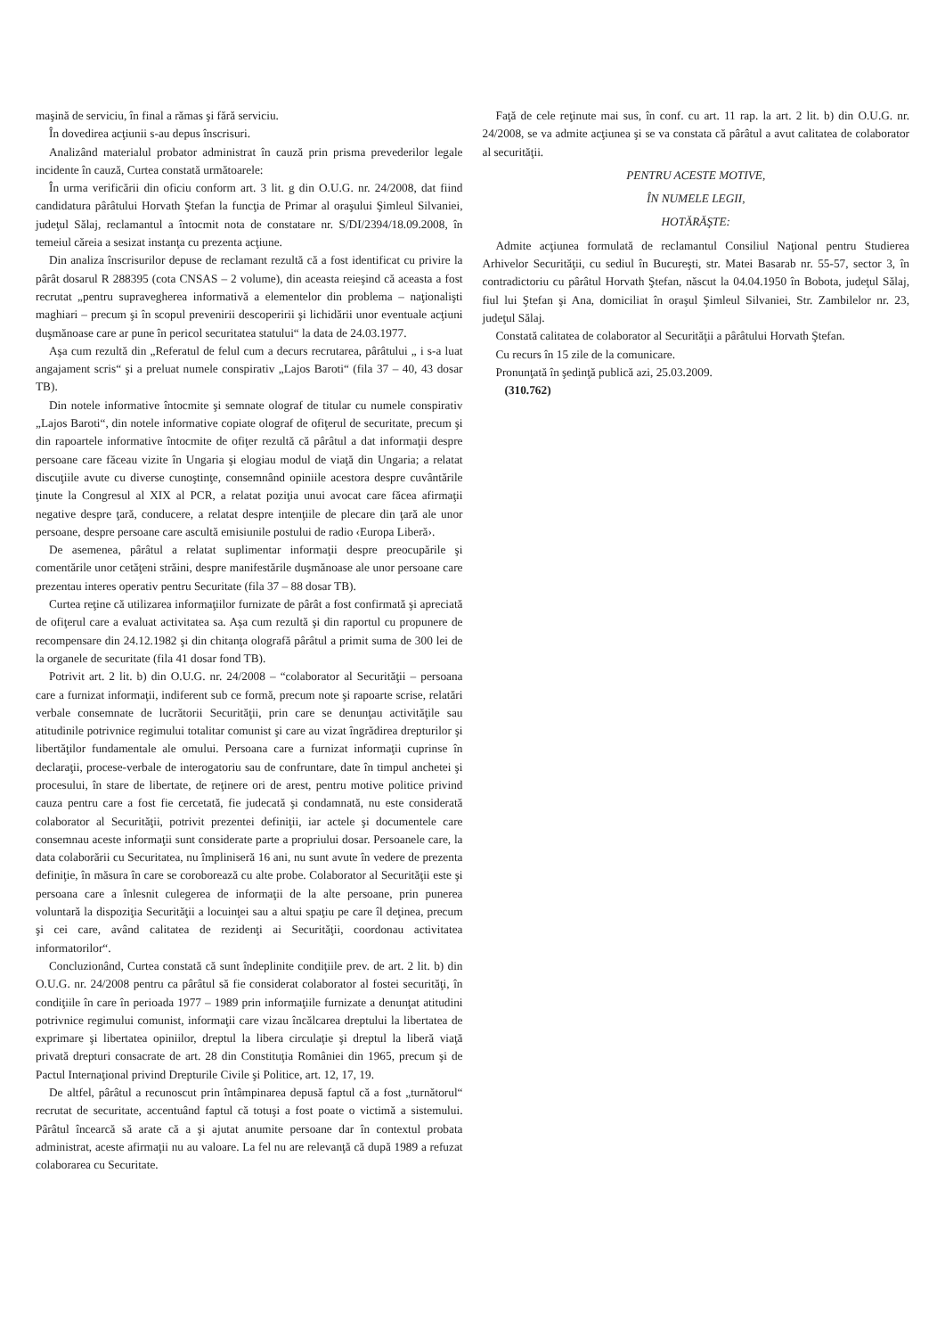maşină de serviciu, în final a rămas şi fără serviciu.
În dovedirea acţiunii s-au depus înscrisuri.
Analizând materialul probator administrat în cauză prin prisma prevederilor legale incidente în cauză, Curtea constată următoarele:
În urma verificării din oficiu conform art. 3 lit. g din O.U.G. nr. 24/2008, dat fiind candidatura pârâtului Horvath Ştefan la funcţia de Primar al oraşului Şimleul Silvaniei, judeţul Sălaj, reclamantul a întocmit nota de constatare nr. S/DI/2394/18.09.2008, în temeiul căreia a sesizat instanţa cu prezenta acţiune.
Din analiza înscrisurilor depuse de reclamant rezultă că a fost identificat cu privire la pârât dosarul R 288395 (cota CNSAS – 2 volume), din aceasta reieşind că aceasta a fost recrutat „pentru supravegherea informativă a elementelor din problema – naţionalişti maghiari – precum şi în scopul prevenirii descoperirii şi lichidării unor eventuale acţiuni duşmănoase care ar pune în pericol securitatea statului“ la data de 24.03.1977.
Aşa cum rezultă din „Referatul de felul cum a decurs recrutarea, pârâtului „ i s-a luat angajament scris“ şi a preluat numele conspirativ „Lajos Baroti“ (fila 37 – 40, 43 dosar TB).
Din notele informative întocmite şi semnate olograf de titular cu numele conspirativ „Lajos Baroti“, din notele informative copiate olograf de ofiţerul de securitate, precum şi din rapoartele informative întocmite de ofiţer rezultă că pârâtul a dat informaţii despre persoane care făceau vizite în Ungaria şi elogiau modul de viaţă din Ungaria; a relatat discuţiile avute cu diverse cunoştinţe, consemnând opiniile acestora despre cuvântările ţinute la Congresul al XIX al PCR, a relatat poziţia unui avocat care făcea afirmaţii negative despre ţară, conducere, a relatat despre intenţiile de plecare din ţară ale unor persoane, despre persoane care ascultă emisiunile postului de radio ‹Europa Liberă›.
De asemenea, pârâtul a relatat suplimentar informaţii despre preocupările şi comentările unor cetăţeni străini, despre manifestările duşmănoase ale unor persoane care prezentau interes operativ pentru Securitate (fila 37 – 88 dosar TB).
Curtea reţine că utilizarea informaţiilor furnizate de pârât a fost confirmată şi apreciată de ofiţerul care a evaluat activitatea sa. Aşa cum rezultă şi din raportul cu propunere de recompensare din 24.12.1982 şi din chitanţa olografă pârâtul a primit suma de 300 lei de la organele de securitate (fila 41 dosar fond TB).
Potrivit art. 2 lit. b) din O.U.G. nr. 24/2008 – “colaborator al Securităţii – persoana care a furnizat informaţii, indiferent sub ce formă, precum note şi rapoarte scrise, relatări verbale consemnate de lucrătorii Securităţii, prin care se denunţau activităţile sau atitudinile potrivnice regimului totalitar comunist şi care au vizat îngrădirea drepturilor şi libertăţilor fundamentale ale omului. Persoana care a furnizat informaţii cuprinse în declaraţii, procese-verbale de interogatoriu sau de confruntare, date în timpul anchetei şi procesului, în stare de libertate, de reţinere ori de arest, pentru motive politice privind cauza pentru care a fost fie cercetată, fie judecată şi condamnată, nu este considerată colaborator al Securităţii, potrivit prezentei definiţii, iar actele şi documentele care consemnau aceste informaţii sunt considerate parte a propriului dosar. Persoanele care, la data colaborării cu Securitatea, nu împliniseră 16 ani, nu sunt avute în vedere de prezenta definiţie, în măsura în care se coroborează cu alte probe. Colaborator al Securităţii este şi persoana care a înlesnit culegerea de informaţii de la alte persoane, prin punerea voluntară la dispoziţia Securităţii a locuinţei sau a altui spaţiu pe care îl deţinea, precum şi cei care, având calitatea de rezidenţi ai Securităţii, coordonau activitatea informatorilor“.
Concluzionând, Curtea constată că sunt îndeplinite condiţiile prev. de art. 2 lit. b) din O.U.G. nr. 24/2008 pentru ca pârâtul să fie considerat colaborator al fostei securităţi, în condiţiile în care în perioada 1977 – 1989 prin informaţiile furnizate a denunţat atitudini potrivnice regimului comunist, informaţii care vizau încălcarea dreptului la libertatea de exprimare şi libertatea opiniilor, dreptul la libera circulaţie şi dreptul la liberă viaţă privată drepturi consacrate de art. 28 din Constituţia României din 1965, precum şi de Pactul Internaţional privind Drepturile Civile şi Politice, art. 12, 17, 19.
De altfel, pârâtul a recunoscut prin întâmpinarea depusă faptul că a fost „turnătorul“ recrutat de securitate, accentuând faptul că totuşi a fost poate o victimă a sistemului. Pârâtul încearcă să arate că a şi ajutat anumite persoane dar în contextul probata administrat, aceste afirmaţii nu au valoare. La fel nu are relevanţă că după 1989 a refuzat colaborarea cu Securitate.
Faţă de cele reţinute mai sus, în conf. cu art. 11 rap. la art. 2 lit. b) din O.U.G. nr. 24/2008, se va admite acţiunea şi se va constata că pârâtul a avut calitatea de colaborator al securităţii.
PENTRU ACESTE MOTIVE,
ÎN NUMELE LEGII,
HOTĂRĂŞTE:
Admite acţiunea formulată de reclamantul Consiliul Naţional pentru Studierea Arhivelor Securităţii, cu sediul în Bucureşti, str. Matei Basarab nr. 55-57, sector 3, în contradictoriu cu pârâtul Horvath Ştefan, născut la 04.04.1950 în Bobota, judeţul Sălaj, fiul lui Ştefan şi Ana, domiciliat în oraşul Şimleul Silvaniei, Str. Zambilelor nr. 23, judeţul Sălaj.
Constată calitatea de colaborator al Securităţii a pârâtului Horvath Ştefan.
Cu recurs în 15 zile de la comunicare.
Pronunţată în şedinţă publică azi, 25.03.2009.
(310.762)